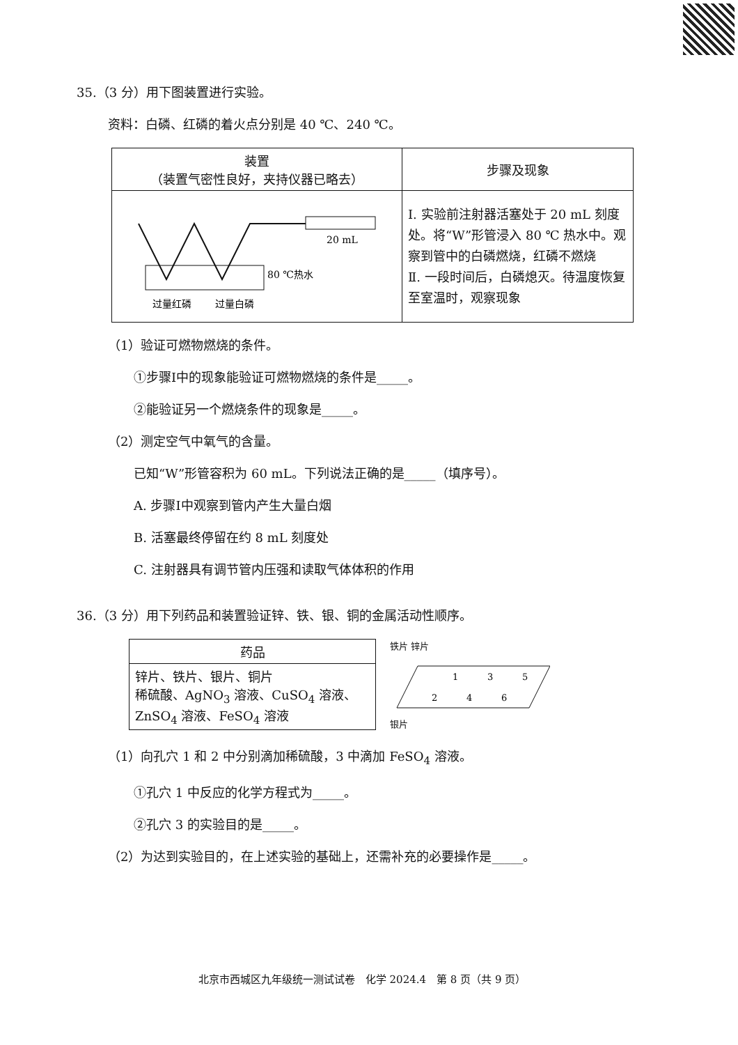35.（3 分）用下图装置进行实验。
资料：白磷、红磷的着火点分别是 40 ℃、240 ℃。
| 装置 （装置气密性良好，夹持仪器已略去） | 步骤及现象 |
| --- | --- |
| 20 mL 80 ℃热水 过量红磷 过量白磷 | Ⅰ. 实验前注射器活塞处于 20 mL 刻度处。将“W”形管浸入 80 ℃ 热水中。观察到管中的白磷燃烧，红磷不燃烧 Ⅱ. 一段时间后，白磷熄灭。待温度恢复至室温时，观察现象 |
（1）验证可燃物燃烧的条件。
①步骤I中的现象能验证可燃物燃烧的条件是_____。
②能验证另一个燃烧条件的现象是_____。
（2）测定空气中氧气的含量。
已知“W”形管容积为 60 mL。下列说法正确的是_____（填序号）。
A. 步骤I中观察到管内产生大量白烟
B. 活塞最终停留在约 8 mL 刻度处
C. 注射器具有调节管内压强和读取气体体积的作用
36.（3 分）用下列药品和装置验证锌、铁、银、铜的金属活动性顺序。
| 药品 |
| --- |
| 锌片、铁片、银片、铜片 稀硫酸、AgNO<sub>3</sub> 溶液、CuSO<sub>4</sub> 溶液、ZnSO<sub>4</sub> 溶液、FeSO<sub>4</sub> 溶液 |
铁片 锌片
1
3
5
2
4
6
银片
（1）向孔穴 1 和 2 中分别滴加稀硫酸，3 中滴加 FeSO<sub>4</sub> 溶液。
①孔穴 1 中反应的化学方程式为_____。
②孔穴 3 的实验目的是_____。
（2）为达到实验目的，在上述实验的基础上，还需补充的必要操作是_____。
北京市西城区九年级统一测试试卷　化学 2024.4　第 8 页（共 9 页）